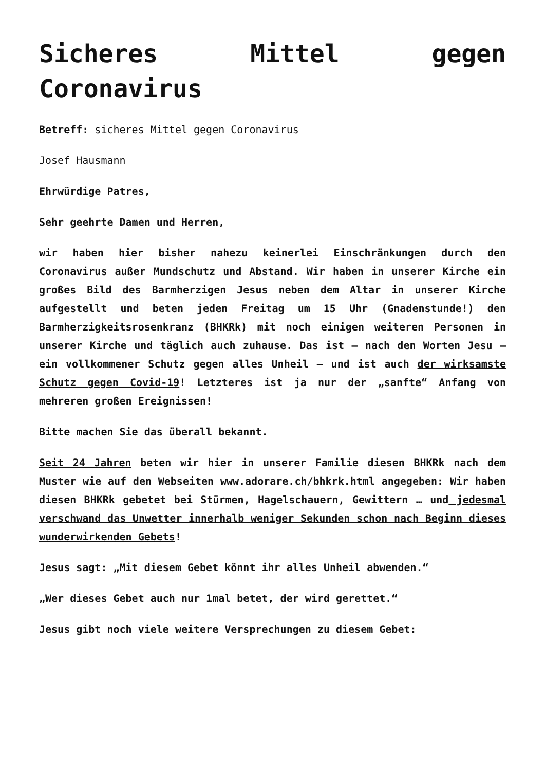Sicheres Mittel gegen Coronavirus
Betreff: sicheres Mittel gegen Coronavirus
Josef Hausmann
Ehrwürdige Patres,
Sehr geehrte Damen und Herren,
wir haben hier bisher nahezu keinerlei Einschränkungen durch den Coronavirus außer Mundschutz und Abstand. Wir haben in unserer Kirche ein großes Bild des Barmherzigen Jesus neben dem Altar in unserer Kirche aufgestellt und beten jeden Freitag um 15 Uhr (Gnadenstunde!) den Barmherzigkeitsrosenkranz (BHKRk) mit noch einigen weiteren Personen in unserer Kirche und täglich auch zuhause. Das ist – nach den Worten Jesu – ein vollkommener Schutz gegen alles Unheil – und ist auch der wirksamste Schutz gegen Covid-19! Letzteres ist ja nur der „sanfte“ Anfang von mehreren großen Ereignissen!
Bitte machen Sie das überall bekannt.
Seit 24 Jahren beten wir hier in unserer Familie diesen BHKRk nach dem Muster wie auf den Webseiten www.adorare.ch/bhkrk.html angegeben: Wir haben diesen BHKRk gebetet bei Stürmen, Hagelschauern, Gewittern … und jedesmal verschwand das Unwetter innerhalb weniger Sekunden schon nach Beginn dieses wunderwirkenden Gebets!
Jesus sagt: „Mit diesem Gebet könnt ihr alles Unheil abwenden.“
„Wer dieses Gebet auch nur 1mal betet, der wird gerettet.“
Jesus gibt noch viele weitere Versprechungen zu diesem Gebet: